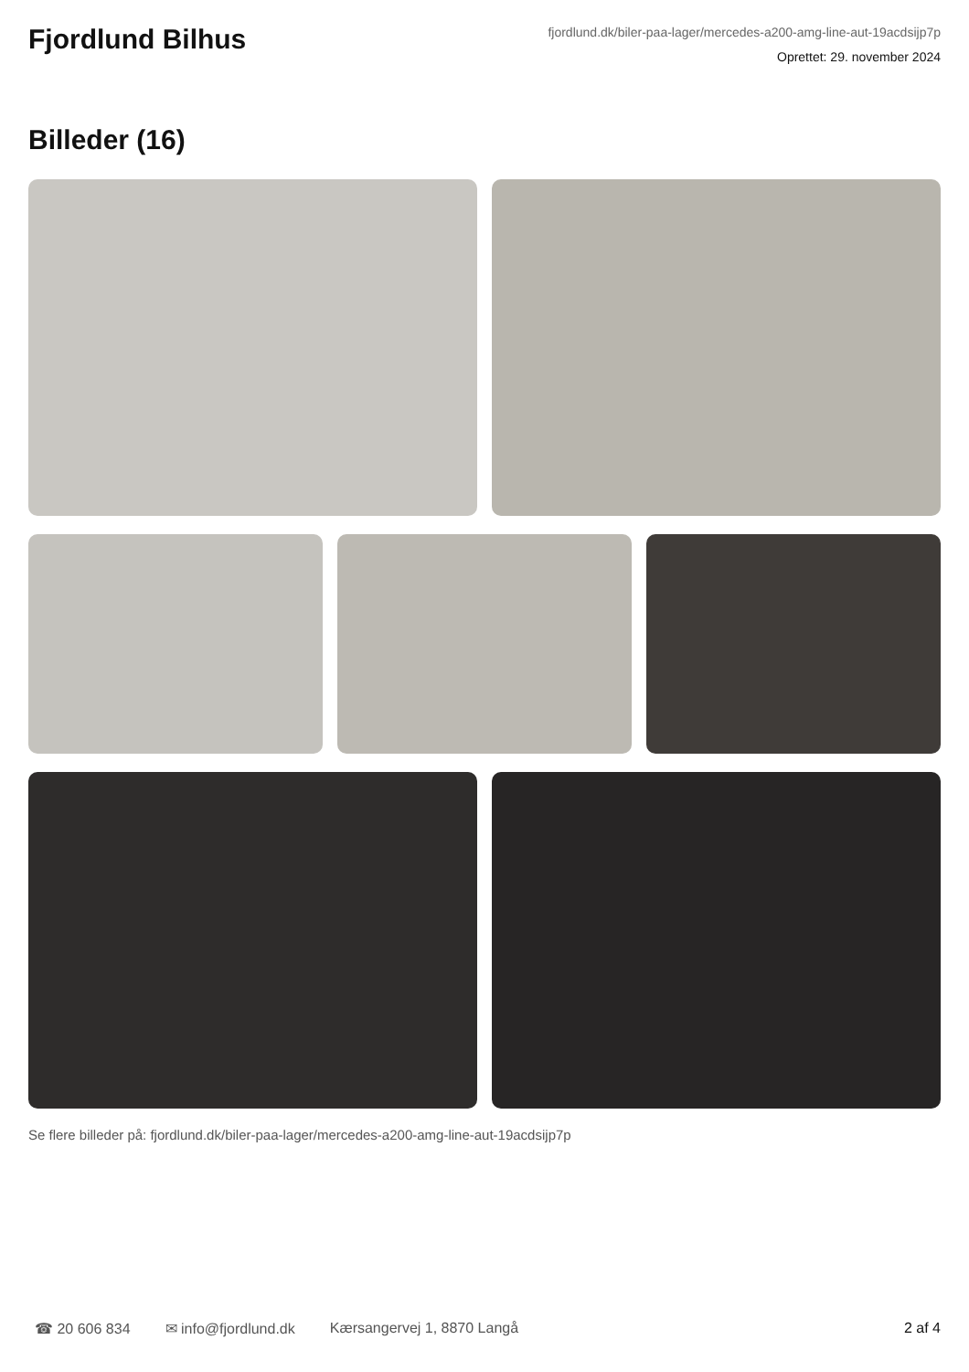Fjordlund Bilhus
fjordlund.dk/biler-paa-lager/mercedes-a200-amg-line-aut-19acdsijp7p
Oprettet: 29. november 2024
Billeder (16)
Se flere billeder på: fjordlund.dk/biler-paa-lager/mercedes-a200-amg-line-aut-19acdsijp7p
☎ 20 606 834 ✉ info@fjordlund.dk Kærsangervej 1, 8870 Langå 2 af 4